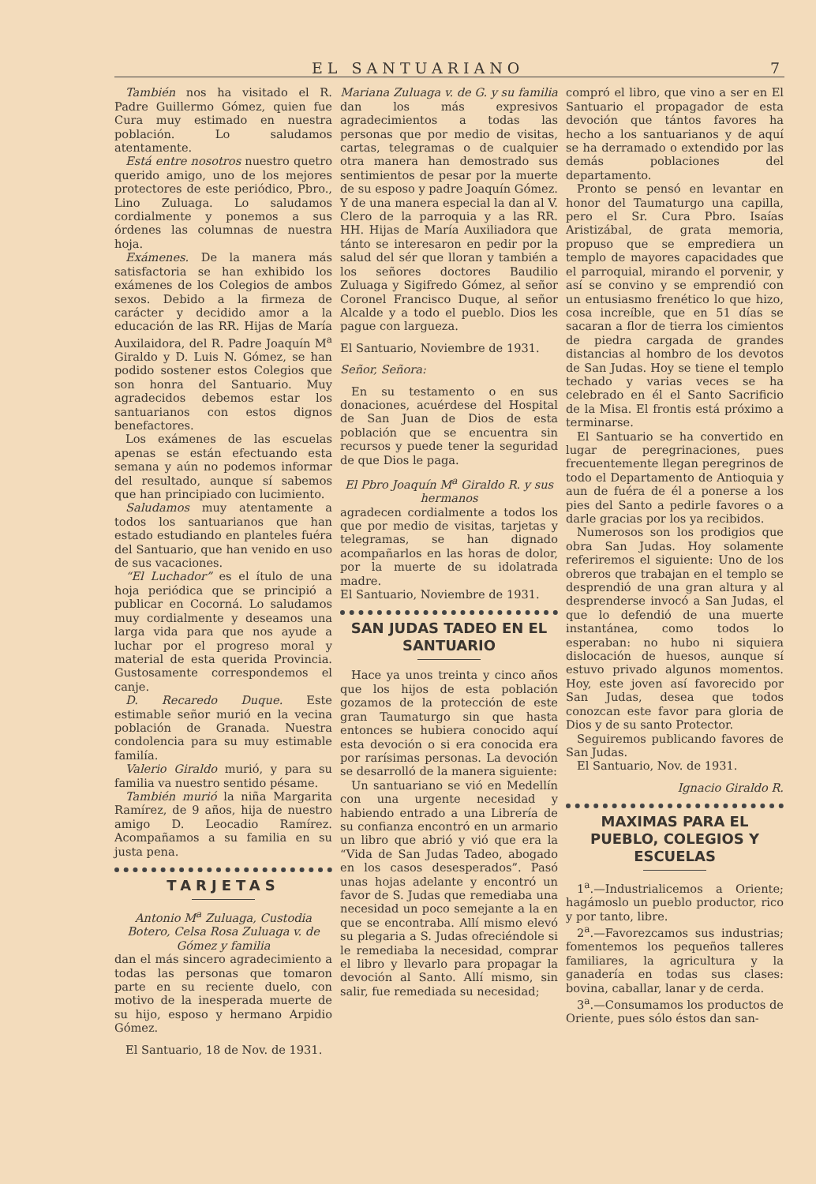EL SANTUARIANO 7
También nos ha visitado el R. Padre Guillermo Gómez, quien fue Cura muy estimado en nuestra población. Lo saludamos atentamente.
Está entre nosotros nuestro quetro querido amigo, uno de los mejores protectores de este periódico, Pbro., Lino Zuluaga. Lo saludamos cordialmente y ponemos a sus órdenes las columnas de nuestra hoja.
Exámenes. De la manera más satisfactoria se han exhibido los exámenes de los Colegios de ambos sexos. Debido a la firmeza de carácter y decidido amor a la educación de las RR. Hijas de María Auxilaidora, del R. Padre Joaquín M<sup>a</sup> Giraldo y D. Luis N. Gómez, se han podido sostener estos Colegios que son honra del Santuario. Muy agradecidos debemos estar los santuarianos con estos dignos benefactores.
Los exámenes de las escuelas apenas se están efectuando esta semana y aún no podemos informar del resultado, aunque sí sabemos que han principiado con lucimiento.
Saludamos muy atentamente a todos los santuarianos que han estado estudiando en planteles fuéra del Santuario, que han venido en uso de sus vacaciones.
“El Luchador” es el ítulo de una hoja periódica que se principió a publicar en Cocorná. Lo saludamos muy cordialmente y deseamos una larga vida para que nos ayude a luchar por el progreso moral y material de esta querida Provincia. Gustosamente correspondemos el canje.
D. Recaredo Duque. Este estimable señor murió en la vecina población de Granada. Nuestra condolencia para su muy estimable familía.
Valerio Giraldo murió, y para su familia va nuestro sentido pésame.
También murió la niña Margarita Ramírez, de 9 años, hija de nuestro amigo D. Leocadio Ramírez. Acompañamos a su familia en su justa pena.
TARJETAS
Antonio M<sup>a</sup> Zuluaga, Custodia Botero, Celsa Rosa Zuluaga v. de Gómez y familia
dan el más sincero agradecimiento a todas las personas que tomaron parte en su reciente duelo, con motivo de la inesperada muerte de su hijo, esposo y hermano Arpidio Gómez.
El Santuario, 18 de Nov. de 1931.
Mariana Zuluaga v. de G. y su familia
dan los más expresivos agradecimientos a todas las personas que por medio de visitas, cartas, telegramas o de cualquier otra manera han demostrado sus sentimientos de pesar por la muerte de su esposo y padre Joaquín Gómez. Y de una manera especial la dan al V. Clero de la parroquia y a las RR. HH. Hijas de María Auxiliadora que tánto se interesaron en pedir por la salud del sér que lloran y también a los señores doctores Baudilio Zuluaga y Sigifredo Gómez, al señor Coronel Francisco Duque, al señor Alcalde y a todo el pueblo. Dios les pague con largueza.
El Santuario, Noviembre de 1931.
Señor, Señora:
En su testamento o en sus donaciones, acuérdese del Hospital de San Juan de Dios de esta población que se encuentra sin recursos y puede tener la seguridad de que Dios le paga.
El Pbro Joaquín M<sup>a</sup> Giraldo R. y sus hermanos
agradecen cordialmente a todos los que por medio de visitas, tarjetas y telegramas, se han dignado acompañarlos en las horas de dolor, por la muerte de su idolatrada madre.
El Santuario, Noviembre de 1931.
SAN JUDAS TADEO EN EL SANTUARIO
Hace ya unos treinta y cinco años que los hijos de esta población gozamos de la protección de este gran Taumaturgo sin que hasta entonces se hubiera conocido aquí esta devoción o si era conocida era por rarísimas personas. La devoción se desarrolló de la manera siguiente:
Un santuariano se vió en Medellín con una urgente necesidad y habiendo entrado a una Librería de su confianza encontró en un armario un libro que abrió y vió que era la “Vida de San Judas Tadeo, abogado en los casos desesperados”. Pasó unas hojas adelante y encontró un favor de S. Judas que remediaba una necesidad un poco semejante a la en que se encontraba. Allí mismo elevó su plegaria a S. Judas ofreciéndole si le remediaba la necesidad, comprar el libro y llevarlo para propagar la devoción al Santo. Allí mismo, sin salir, fue remediada su necesidad;
compró el libro, que vino a ser en El Santuario el propagador de esta devoción que tántos favores ha hecho a los santuarianos y de aquí se ha derramado o extendido por las demás poblaciones del departamento.
Pronto se pensó en levantar en honor del Taumaturgo una capilla, pero el Sr. Cura Pbro. Isaías Aristizábal, de grata memoria, propuso que se emprediera un templo de mayores capacidades que el parroquial, mirando el porvenir, y así se convino y se emprendió con un entusiasmo frenético lo que hizo, cosa increíble, que en 51 días se sacaran a flor de tierra los cimientos de piedra cargada de grandes distancias al hombro de los devotos de San Judas. Hoy se tiene el templo techado y varias veces se ha celebrado en él el Santo Sacrificio de la Misa. El frontis está próximo a terminarse.
El Santuario se ha convertido en lugar de peregrinaciones, pues frecuentemente llegan peregrinos de todo el Departamento de Antioquia y aun de fuéra de él a ponerse a los pies del Santo a pedirle favores o a darle gracias por los ya recibidos.
Numerosos son los prodigios que obra San Judas. Hoy solamente referiremos el siguiente: Uno de los obreros que trabajan en el templo se desprendió de una gran altura y al desprenderse invocó a San Judas, el que lo defendió de una muerte instantánea, como todos lo esperaban: no hubo ni siquiera dislocación de huesos, aunque sí estuvo privado algunos momentos. Hoy, este joven así favorecido por San Judas, desea que todos conozcan este favor para gloria de Dios y de su santo Protector.
Seguiremos publicando favores de San Judas.
El Santuario, Nov. de 1931.
Ignacio Giraldo R.
MAXIMAS PARA EL PUEBLO, COLEGIOS Y ESCUELAS
1<sup>a</sup>.—Industrialicemos a Oriente; hagámoslo un pueblo productor, rico y por tanto, libre.
2<sup>a</sup>.—Favorezcamos sus industrias; fomentemos los pequeños talleres familiares, la agricultura y la ganadería en todas sus clases: bovina, caballar, lanar y de cerda.
3<sup>a</sup>.—Consumamos los productos de Oriente, pues sólo éstos dan san-